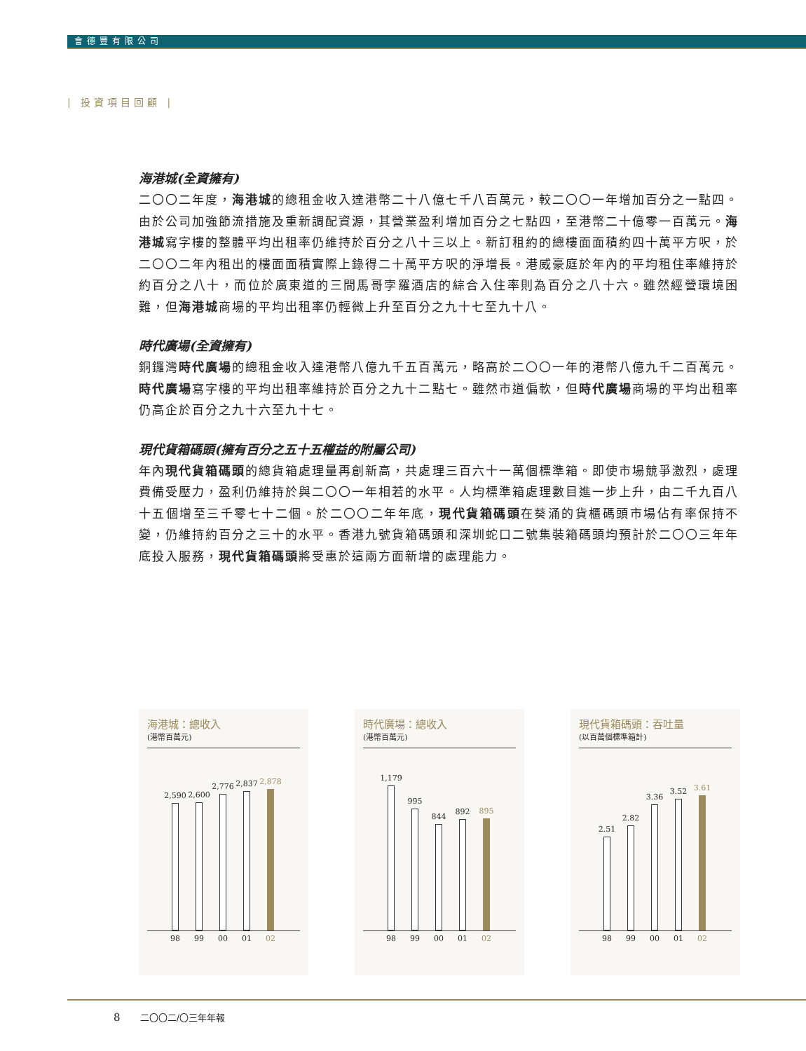會德豐有限公司
| 投資項目回顧 |
海港城(全資擁有)
二〇〇二年度，海港城的總租金收入達港幣二十八億七千八百萬元，較二〇〇一年增加百分之一點四。由於公司加強節流措施及重新調配資源，其營業盈利增加百分之七點四，至港幣二十億零一百萬元。海港城寫字樓的整體平均出租率仍維持於百分之八十三以上。新訂租約的總樓面面積約四十萬平方呎，於二〇〇二年內租出的樓面面積實際上錄得二十萬平方呎的淨增長。港威豪庭於年內的平均租住率維持於約百分之八十，而位於廣東道的三間馬哥孛羅酒店的綜合入住率則為百分之八十六。雖然經營環境困難，但海港城商場的平均出租率仍輕微上升至百分之九十七至九十八。
時代廣場(全資擁有)
銅鑼灣時代廣場的總租金收入達港幣八億九千五百萬元，略高於二〇〇一年的港幣八億九千二百萬元。時代廣場寫字樓的平均出租率維持於百分之九十二點七。雖然市道偏軟，但時代廣場商場的平均出租率仍高企於百分之九十六至九十七。
現代貨箱碼頭(擁有百分之五十五權益的附屬公司)
年內現代貨箱碼頭的總貨箱處理量再創新高，共處理三百六十一萬個標準箱。即使市場競爭激烈，處理費備受壓力，盈利仍維持於與二〇〇一年相若的水平。人均標準箱處理數目進一步上升，由二千九百八十五個增至三千零七十二個。於二〇〇二年年底，現代貨箱碼頭在葵涌的貨櫃碼頭市場佔有率保持不變，仍維持約百分之三十的水平。香港九號貨箱碼頭和深圳蛇口二號集裝箱碼頭均預計於二〇〇三年年底投入服務，現代貨箱碼頭將受惠於這兩方面新增的處理能力。
海港城：總收入
(港幣百萬元)
2,590
2,600
2,776
2,837
2,878
98 99 00 01 02
時代廣場：總收入
(港幣百萬元)
1,179
995
844
892
895
98 99 00 01 02
現代貨箱碼頭：吞吐量
(以百萬個標準箱計)
2.51
2.82
3.36
3.52
3.61
98 99 00 01 02
8 二〇〇二/〇三年年報